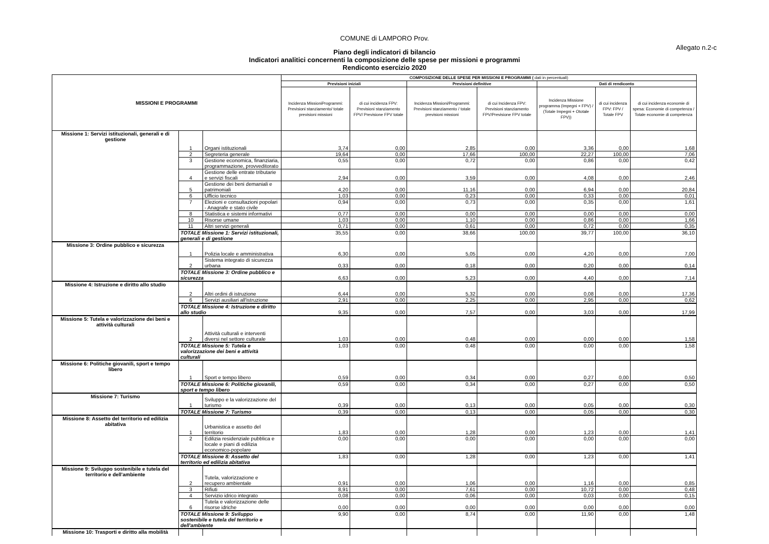COMUNE di LAMPORO Prov.
Allegato n.2-c
Piano degli indicatori di bilancio
Indicatori analitici concernenti la composizione delle spese per missioni e programmi
Rendiconto esercizio 2020
| MISSIONI E PROGRAMMI | | | COMPOSIZIONE DELLE SPESE PER MISSIONI E PROGRAMMI ( dati in percentuali) | | | | | | |
| --- | --- | --- | --- | --- | --- | --- | --- | --- | --- |
| | | | Previsioni iniziali | | Previsioni definitive | | Dati di rendiconto | | |
| | | | Incidenza MissioniProgrammi: Previsioni stanziamento/ totale previsioni missioni | di cui incidenza FPV: Previsioni stanziamento FPV/ Previsione FPV totale | Incidenza Missioni/Programmi: Previsioni stanziamento / totale previsioni missioni | di cui Incidenza FPV: Previsioni stanziamento FPV/Previsione FPV totale | Incidenza Missione programma (Impegni + FPV) / (Totale Impegni + Ototale FPV)) | di cui incidenza FPV: FPV / Totale FPV | di cui incidenza economie di spesa: Economie di competenza / Totale economie di competenza |
| Missione 1: Servizi istituzionali, generali e di gestione | 1 | Organi istituzionali | 3,74 | 0,00 | 2,85 | 0,00 | 3,36 | 0,00 | 1,68 |
| | 2 | Segreteria generale | 19,64 | 0,00 | 17,66 | 100,00 | 22,27 | 100,00 | 7,06 |
| | 3 | Gestione economica, finanziaria, programmazione, provveditorato | 0,55 | 0,00 | 0,72 | 0,00 | 0,86 | 0,00 | 0,42 |
| | 4 | Gestione delle entrate tributarie e servizi fiscali | 2,94 | 0,00 | 3,59 | 0,00 | 4,08 | 0,00 | 2,46 |
| | 5 | Gestione dei beni demaniali e patrimoniali | 4,20 | 0,00 | 11,16 | 0,00 | 6,94 | 0,00 | 20,84 |
| | 6 | Ufficio tecnico | 1,03 | 0,00 | 0,23 | 0,00 | 0,33 | 0,00 | 0,01 |
| | 7 | Elezioni e consultazioni popolari - Anagrafe e stato civile | 0,94 | 0,00 | 0,73 | 0,00 | 0,35 | 0,00 | 1,61 |
| | 8 | Statistica e sistemi informativi | 0,77 | 0,00 | 0,00 | 0,00 | 0,00 | 0,00 | 0,00 |
| | 10 | Risorse umane | 1,03 | 0,00 | 1,10 | 0,00 | 0,86 | 0,00 | 1,66 |
| | 11 | Altri servizi generali | 0,71 | 0,00 | 0,61 | 0,00 | 0,72 | 0,00 | 0,35 |
| | TOTALE Missione 1: Servizi istituzionali, generali e di gestione | | 35,55 | 0,00 | 38,66 | 100,00 | 39,77 | 100,00 | 36,10 |
| Missione 3: Ordine pubblico e sicurezza | 1 | Polizia locale e amministrativa | 6,30 | 0,00 | 5,05 | 0,00 | 4,20 | 0,00 | 7,00 |
| | 2 | Sistema integrato di sicurezza urbana | 0,33 | 0,00 | 0,18 | 0,00 | 0,20 | 0,00 | 0,14 |
| | TOTALE Missione 3: Ordine pubblico e sicurezza | | 6,63 | 0,00 | 5,23 | 0,00 | 4,40 | 0,00 | 7,14 |
| Missione 4: Istruzione e diritto allo studio | 2 | Altri ordini di istruzione | 6,44 | 0,00 | 5,32 | 0,00 | 0,08 | 0,00 | 17,36 |
| | 6 | Servizi ausiliari all'istruzione | 2,91 | 0,00 | 2,25 | 0,00 | 2,95 | 0,00 | 0,62 |
| | TOTALE Missione 4: Istruzione e diritto allo studio | | 9,35 | 0,00 | 7,57 | 0,00 | 3,03 | 0,00 | 17,99 |
| Missione 5: Tutela e valorizzazione dei beni e attività culturali | 2 | Attività culturali e interventi diversi nel settore culturale | 1,03 | 0,00 | 0,48 | 0,00 | 0,00 | 0,00 | 1,58 |
| | TOTALE Missione 5: Tutela e valorizzazione dei beni e attività culturali | | 1,03 | 0,00 | 0,48 | 0,00 | 0,00 | 0,00 | 1,58 |
| Missione 6: Politiche giovanili, sport e tempo libero | 1 | Sport e tempo libero | 0,59 | 0,00 | 0,34 | 0,00 | 0,27 | 0,00 | 0,50 |
| | TOTALE Missione 6: Politiche giovanili, sport e tempo libero | | 0,59 | 0,00 | 0,34 | 0,00 | 0,27 | 0,00 | 0,50 |
| Missione 7: Turismo | 1 | Sviluppo e la valorizzazione del turismo | 0,39 | 0,00 | 0,13 | 0,00 | 0,05 | 0,00 | 0,30 |
| | TOTALE Missione 7: Turismo | | 0,39 | 0,00 | 0,13 | 0,00 | 0,05 | 0,00 | 0,30 |
| Missione 8: Assetto del territorio ed edilizia abitativa | 1 | Urbanistica e assetto del territorio | 1,83 | 0,00 | 1,28 | 0,00 | 1,23 | 0,00 | 1,41 |
| | 2 | Edilizia residenziale pubblica e locale e piani di edilizia economico-popolare | 0,00 | 0,00 | 0,00 | 0,00 | 0,00 | 0,00 | 0,00 |
| | TOTALE Missione 8: Assetto del territorio ed edilizia abitativa | | 1,83 | 0,00 | 1,28 | 0,00 | 1,23 | 0,00 | 1,41 |
| Missione 9: Sviluppo sostenibile e tutela del territorio e dell'ambiente | 2 | Tutela, valorizzazione e recupero ambientale | 0,91 | 0,00 | 1,06 | 0,00 | 1,16 | 0,00 | 0,85 |
| | 3 | Rifiuti | 8,91 | 0,00 | 7,61 | 0,00 | 10,72 | 0,00 | 0,48 |
| | 4 | Servizio idrico integrato | 0,08 | 0,00 | 0,06 | 0,00 | 0,03 | 0,00 | 0,15 |
| | 6 | Tutela e valorizzazione delle risorse idriche | 0,00 | 0,00 | 0,00 | 0,00 | 0,00 | 0,00 | 0,00 |
| | TOTALE Missione 9: Sviluppo sostenibile e tutela del territorio e dell'ambiente | | 9,90 | 0,00 | 8,74 | 0,00 | 11,90 | 0,00 | 1,48 |
| Missione 10: Trasporti e diritto alla mobilità | | | | | | | | | |